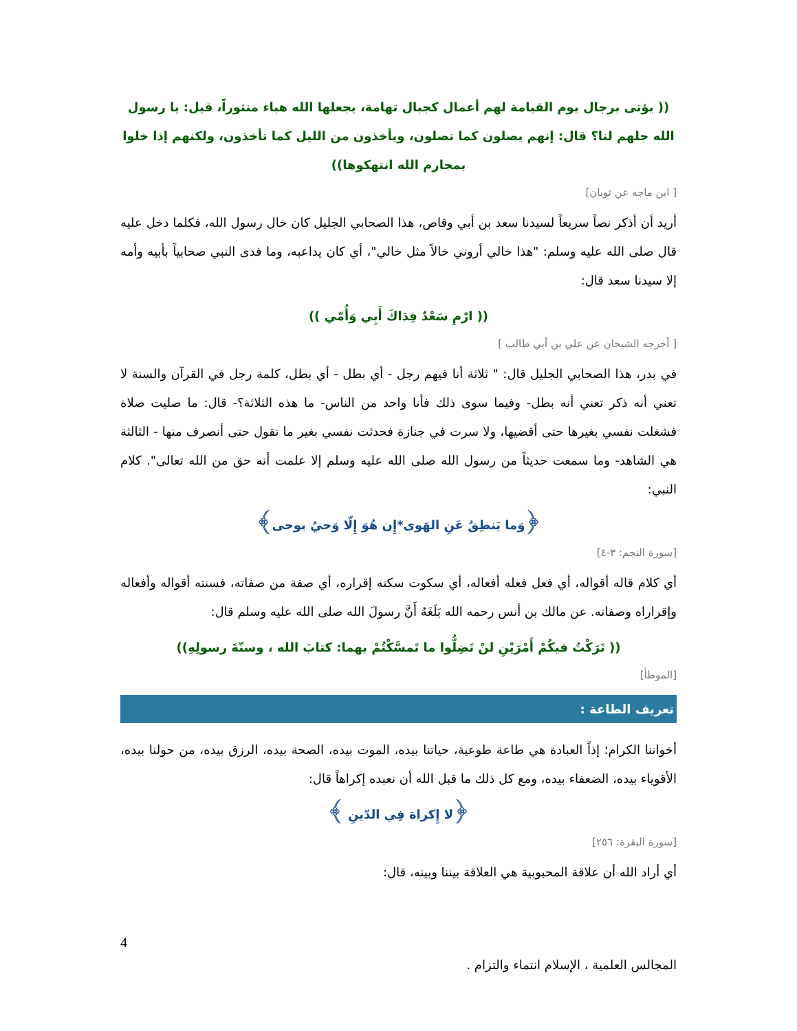(( يؤتى برجال يوم القيامة لهم أعمال كجبال تهامة، يجعلها الله هباء منثوراً، قيل: يا رسول الله جلهم لنا؟ قال: إنهم يصلون كما تصلون، ويأخذون من الليل كما تأخذون، ولكنهم إذا خلوا بمحارم الله انتهكوها))
[ ابن ماجه عن ثوبان]
أريد أن أذكر نصاً سريعاً لسيدنا سعد بن أبي وقاص، هذا الصحابي الجليل كان خال رسول الله، فكلما دخل عليه قال صلى الله عليه وسلم: "هذا خالي أروني خالاً مثل خالي"، أي كان يداعبه، وما فدى النبي صحابياً بأبيه وأمه إلا سيدنا سعد قال:
(( ارْمِ سَعْدٌ فِدَاكَ أَبِي وَأُمّي ))
[ أخرجه الشيخان عن علي بن أبي طالب ]
في بدر، هذا الصحابي الجليل قال: " ثلاثة أنا فيهم رجل - أي بطل - أي بطل، كلمة رجل في القرآن والسنة لا تعني أنه ذكر تعني أنه بطل- وفيما سوى ذلك فأنا واحد من الناس- ما هذه الثلاثة؟- قال: ما صليت صلاة فشغلت نفسي بغيرها حتى أقضيها، ولا سرت في جنازة فحدثت نفسي بغير ما تقول حتى أنصرف منها - الثالثة هي الشاهد- وما سمعت حديثاً من رسول الله صلى الله عليه وسلم إلا علمت أنه حق من الله تعالى". كلام النبي:
﴿وَما يَنطِقُ عَنِ الهَوى*إِن هُوَ إِلّا وَحيٌ يوحى﴾
[سورة النجم: ٣-٤]
أي كلام قاله أقواله، أي فعل فعله أفعاله، أي سكوت سكته إقراره، أي صفة من صفاته، فسنته أقواله وأفعاله وإقراراه وصفاته. عن مالك بن أنس رحمه الله بَلَغَهُ أَنَّ رسولَ الله صلى الله عليه وسلم قال:
(( تَرَكْتُ فيكُمْ أَمْرَيْنِ لنْ تَضِلُّوا ما تَمسَّكْتُمْ بهما: كتابَ الله ، وسنّةَ رسولِهِ))
[الموطأ]
تعريف الطاعة :
أخواننا الكرام؛ إذاً العبادة هي طاعة طوعية، حياتنا بيده، الموت بيده، الصحة بيده، الرزق بيده، من حولنا بيده، الأقوياء بيده، الضعفاء بيده، ومع كل ذلك ما قبل الله أن نعبده إكراهاً قال:
﴿لا إِكراهَ فِي الدّينِ ﴾
[سورة البقرة: ٢٥٦]
أي أراد الله أن علاقة المحبوبية هي العلاقة بيننا وبينه، قال:
4
المجالس العلمية ، الإسلام انتماء والتزام .